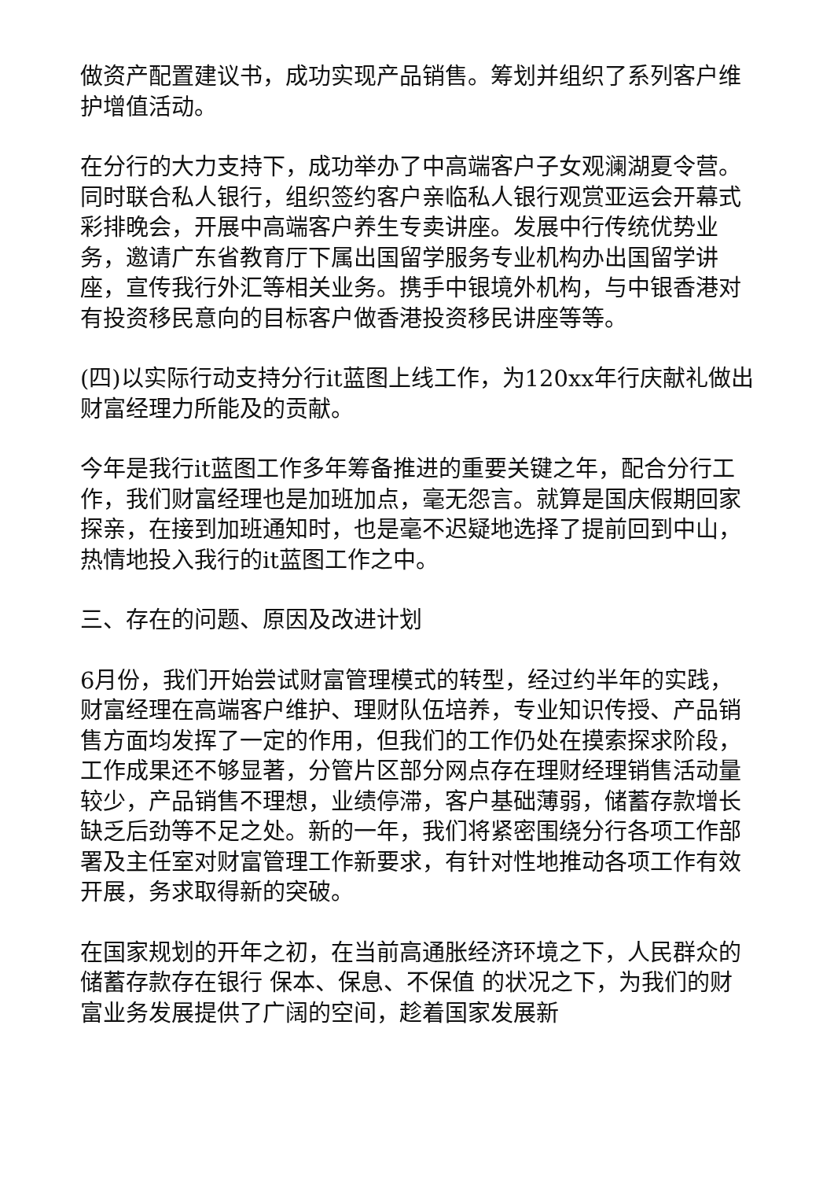做资产配置建议书，成功实现产品销售。筹划并组织了系列客户维护增值活动。
在分行的大力支持下，成功举办了中高端客户子女观澜湖夏令营。同时联合私人银行，组织签约客户亲临私人银行观赏亚运会开幕式彩排晚会，开展中高端客户养生专卖讲座。发展中行传统优势业务，邀请广东省教育厅下属出国留学服务专业机构办出国留学讲座，宣传我行外汇等相关业务。携手中银境外机构，与中银香港对有投资移民意向的目标客户做香港投资移民讲座等等。
(四)以实际行动支持分行it蓝图上线工作，为120xx年行庆献礼做出财富经理力所能及的贡献。
今年是我行it蓝图工作多年筹备推进的重要关键之年，配合分行工作，我们财富经理也是加班加点，毫无怨言。就算是国庆假期回家探亲，在接到加班通知时，也是毫不迟疑地选择了提前回到中山，热情地投入我行的it蓝图工作之中。
三、存在的问题、原因及改进计划
6月份，我们开始尝试财富管理模式的转型，经过约半年的实践，财富经理在高端客户维护、理财队伍培养，专业知识传授、产品销售方面均发挥了一定的作用，但我们的工作仍处在摸索探求阶段，工作成果还不够显著，分管片区部分网点存在理财经理销售活动量较少，产品销售不理想，业绩停滞，客户基础薄弱，储蓄存款增长缺乏后劲等不足之处。新的一年，我们将紧密围绕分行各项工作部署及主任室对财富管理工作新要求，有针对性地推动各项工作有效开展，务求取得新的突破。
在国家规划的开年之初，在当前高通胀经济环境之下，人民群众的储蓄存款存在银行 保本、保息、不保值 的状况之下，为我们的财富业务发展提供了广阔的空间，趁着国家发展新